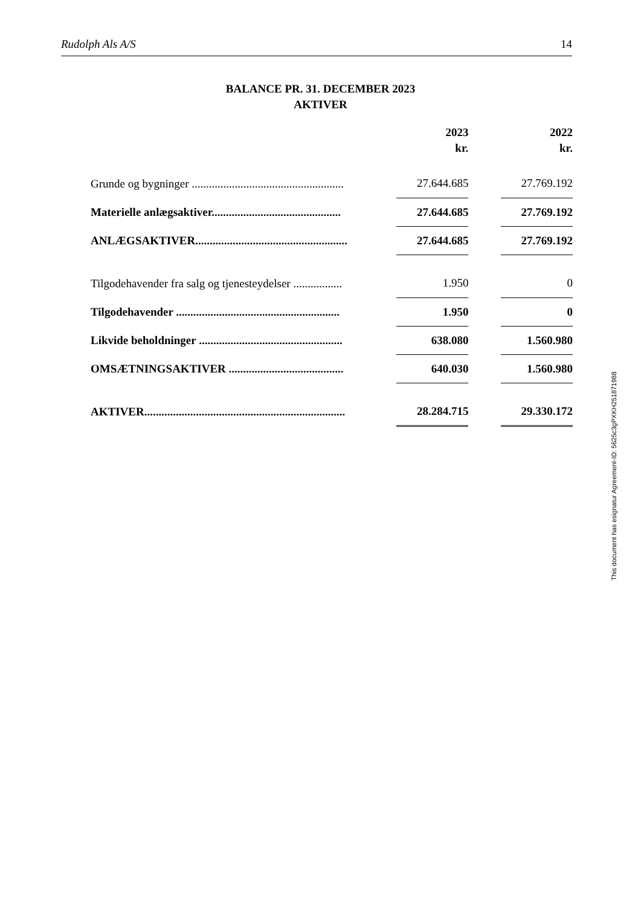Rudolph Als A/S 14
BALANCE PR. 31. DECEMBER 2023
AKTIVER
| | 2023 kr. | | 2022 kr. |
| --- | --- | --- | --- |
| Grunde og bygninger ..................................................... | 27.644.685 | | 27.769.192 |
| Materielle anlægsaktiver............................................. | 27.644.685 | | 27.769.192 |
| ANLÆGSAKTIVER..................................................... | 27.644.685 | | 27.769.192 |
| Tilgodehavender fra salg og tjenesteydelser ................. | 1.950 | | 0 |
| Tilgodehavender ......................................................... | 1.950 | | 0 |
| Likvide beholdninger .................................................. | 638.080 | | 1.560.980 |
| OMSÆTNINGSAKTIVER ........................................ | 640.030 | | 1.560.980 |
| AKTIVER...................................................................... | 28.284.715 | | 29.330.172 |
This document has esignatur Agreement-ID: 5625c3gPXKH251871988